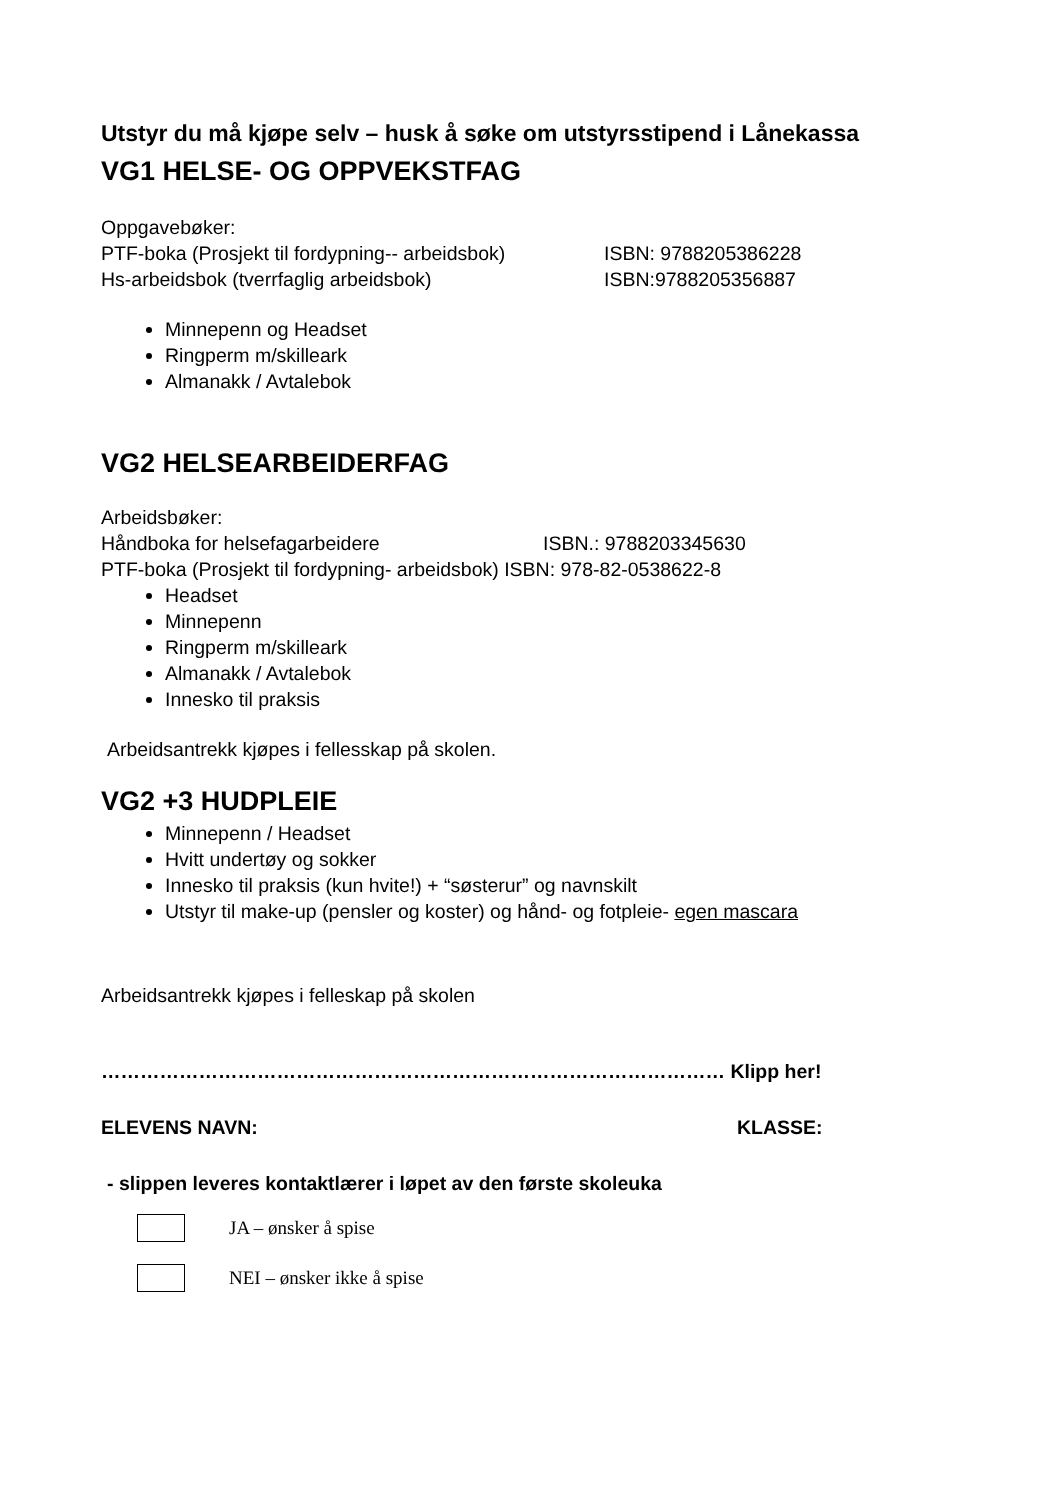Utstyr du må kjøpe selv – husk å søke om utstyrsstipend i Lånekassa
VG1 HELSE- OG OPPVEKSTFAG
Oppgavebøker:
PTF-boka (Prosjekt til fordypning-- arbeidsbok) ISBN: 9788205386228
Hs-arbeidsbok (tverrfaglig arbeidsbok) ISBN:9788205356887
Minnepenn og Headset
Ringperm m/skilleark
Almanakk / Avtalebok
VG2 HELSEARBEIDERFAG
Arbeidsbøker:
Håndboka for helsefagarbeidere ISBN.: 9788203345630
PTF-boka (Prosjekt til fordypning- arbeidsbok) ISBN: 978-82-0538622-8
Headset
Minnepenn
Ringperm m/skilleark
Almanakk / Avtalebok
Innesko til praksis
Arbeidsantrekk kjøpes i fellesskap på skolen.
VG2 +3 HUDPLEIE
Minnepenn / Headset
Hvitt undertøy og sokker
Innesko til praksis (kun hvite!) + “søsterur” og navnskilt
Utstyr til make-up (pensler og koster) og hånd- og fotpleie- egen mascara
Arbeidsantrekk kjøpes i felleskap på skolen
…………………………………………………………………………………… Klipp her!
ELEVENS NAVN: KLASSE:
- slippen leveres kontaktlærer i løpet av den første skoleuka
JA – ønsker å spise
NEI – ønsker ikke å spise